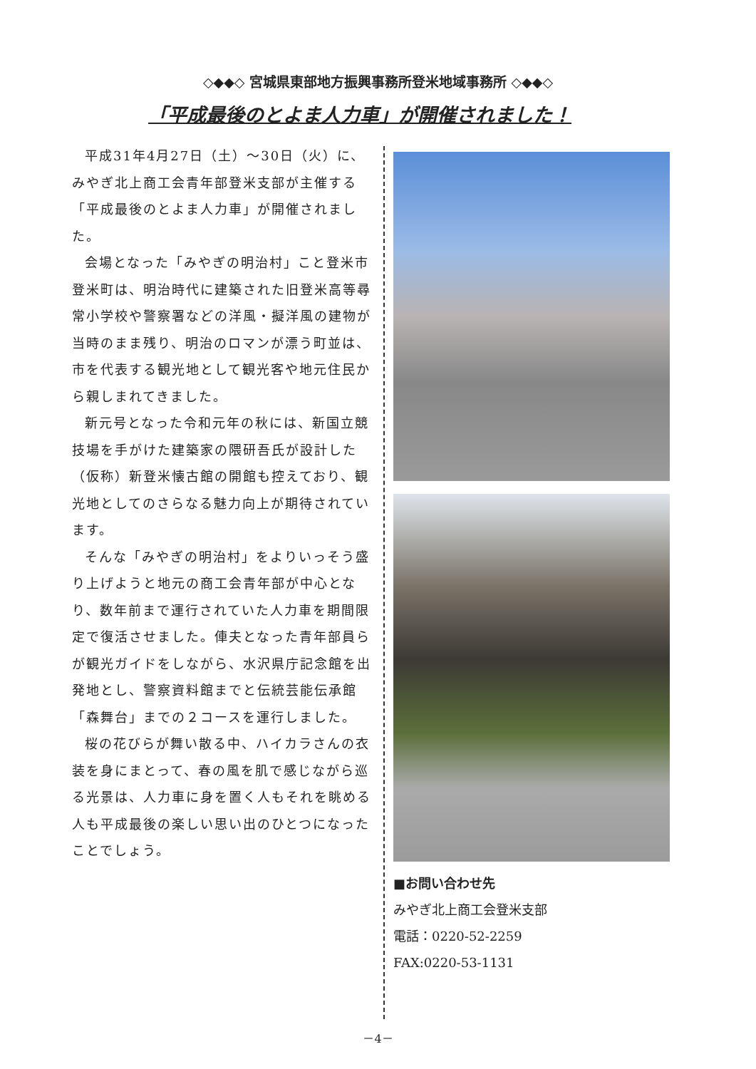◇◆◆◇ 宮城県東部地方振興事務所登米地域事務所 ◇◆◆◇
「平成最後のとよま人力車」が開催されました！
平成31年4月27日（土）～30日（火）に、みやぎ北上商工会青年部登米支部が主催する「平成最後のとよま人力車」が開催されました。
会場となった「みやぎの明治村」こと登米市登米町は、明治時代に建築された旧登米高等尋常小学校や警察署などの洋風・擬洋風の建物が当時のまま残り、明治のロマンが漂う町並は、市を代表する観光地として観光客や地元住民から親しまれてきました。
新元号となった令和元年の秋には、新国立競技場を手がけた建築家の隈研吾氏が設計した（仮称）新登米懐古館の開館も控えており、観光地としてのさらなる魅力向上が期待されています。
そんな「みやぎの明治村」をよりいっそう盛り上げようと地元の商工会青年部が中心となり、数年前まで運行されていた人力車を期間限定で復活させました。俥夫となった青年部員らが観光ガイドをしながら、水沢県庁記念館を出発地とし、警察資料館までと伝統芸能伝承館「森舞台」までの２コースを運行しました。
桜の花びらが舞い散る中、ハイカラさんの衣装を身にまとって、春の風を肌で感じながら巡る光景は、人力車に身を置く人もそれを眺める人も平成最後の楽しい思い出のひとつになったことでしょう。
■お問い合わせ先
みやぎ北上商工会登米支部
電話：0220-52-2259
FAX:0220-53-1131
－4－